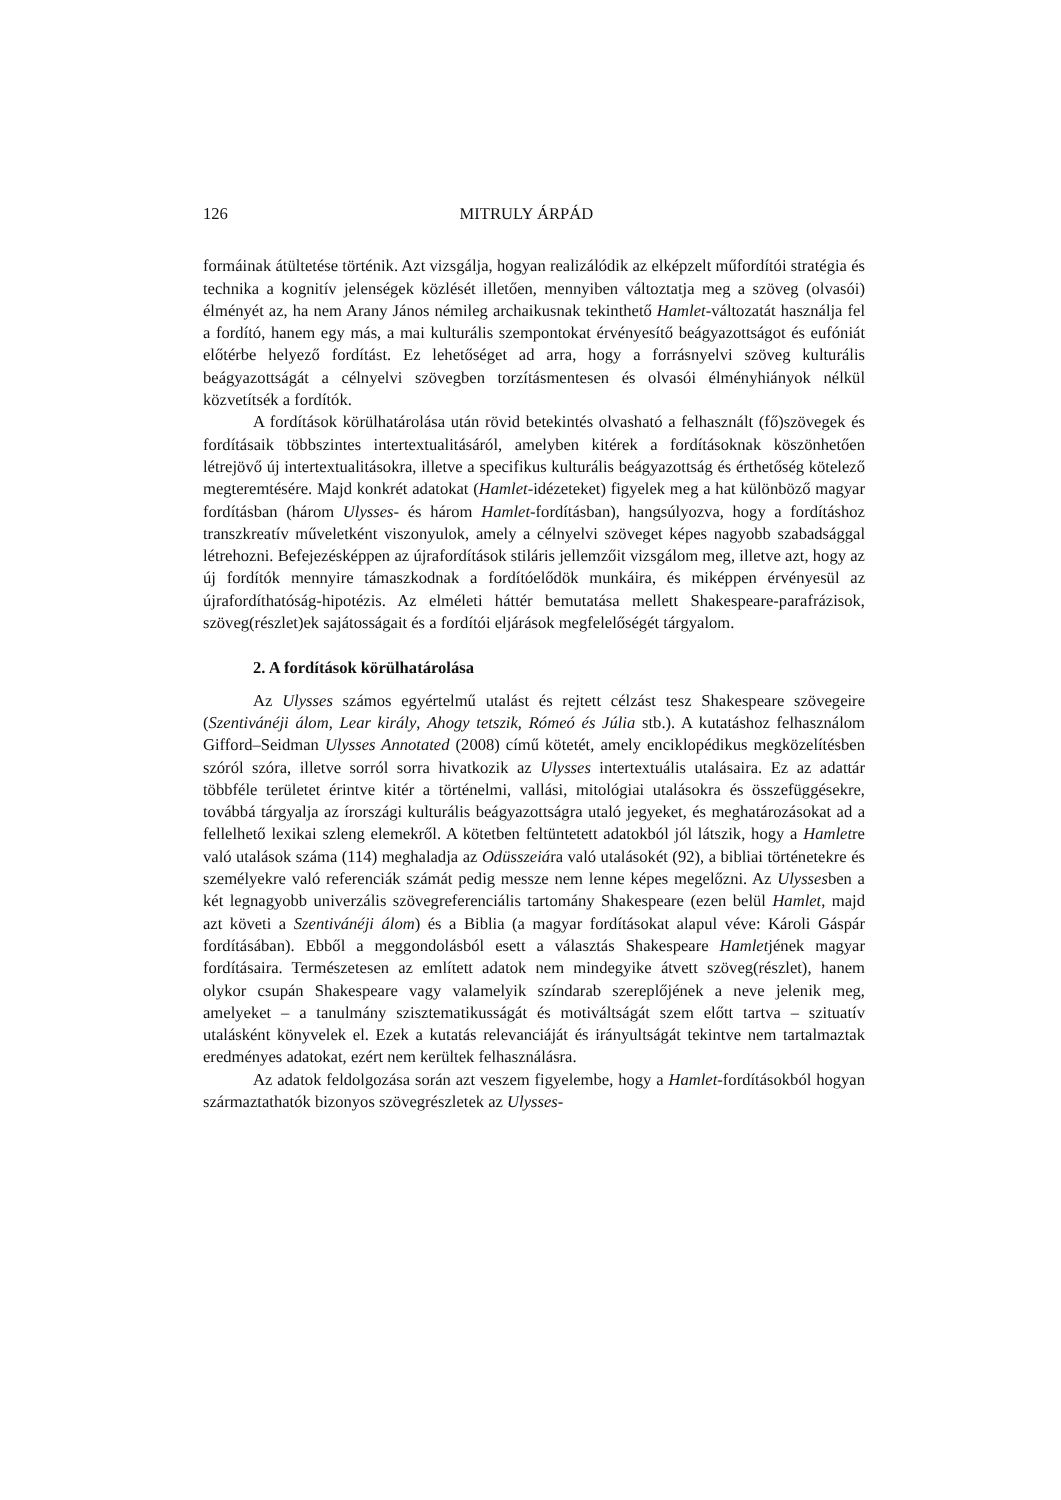126 MITRULY ÁRPÁD
formáinak átültetése történik. Azt vizsgálja, hogyan realizálódik az elképzelt műfordítói stratégia és technika a kognitív jelenségek közlését illetően, mennyiben változtatja meg a szöveg (olvasói) élményét az, ha nem Arany János némileg archaikusnak tekinthető Hamlet-változatát használja fel a fordító, hanem egy más, a mai kulturális szempontokat érvényesítő beágyazottságot és eufóniát előtérbe helyező fordítást. Ez lehetőséget ad arra, hogy a forrásnyelvi szöveg kulturális beágyazottságát a célnyelvi szövegben torzításmentesen és olvasói élményhiányok nélkül közvetítsék a fordítók.
A fordítások körülhatárolása után rövid betekintés olvasható a felhasznált (fő)szövegek és fordításaik többszintes intertextualitásáról, amelyben kitérek a fordításoknak köszönhetően létrejövő új intertextualitásokra, illetve a specifikus kulturális beágyazottság és érthetőség kötelező megteremtésére. Majd konkrét adatokat (Hamlet-idézeteket) figyelek meg a hat különböző magyar fordításban (három Ulysses- és három Hamlet-fordításban), hangsúlyozva, hogy a fordításhoz transzkreatív műveletként viszonyulok, amely a célnyelvi szöveget képes nagyobb szabadsággal létrehozni. Befejezésképpen az újrafordítások stiláris jellemzőit vizsgálom meg, illetve azt, hogy az új fordítók mennyire támaszkodnak a fordítóelődök munkáira, és miképpen érvényesül az újrafordíthatóság-hipotézis. Az elméleti háttér bemutatása mellett Shakespeare-parafrázisok, szöveg(részlet)ek sajátosságait és a fordítói eljárások megfelelőségét tárgyalom.
2. A fordítások körülhatárolása
Az Ulysses számos egyértelmű utalást és rejtett célzást tesz Shakespeare szövegeire (Szentivánéji álom, Lear király, Ahogy tetszik, Rómeó és Júlia stb.). A kutatáshoz felhasználom Gifford–Seidman Ulysses Annotated (2008) című kötetét, amely enciklopédikus megközelítésben szóról szóra, illetve sorról sorra hivatkozik az Ulysses intertextuális utalásaira. Ez az adattár többféle területet érintve kitér a történelmi, vallási, mitológiai utalásokra és összefüggésekre, továbbá tárgyalja az írországi kulturális beágyazottságra utaló jegyeket, és meghatározásokat ad a fellelhető lexikai szleng elemekről. A kötetben feltüntetett adatokból jól látszik, hogy a Hamletre való utalások száma (114) meghaladja az Odüsszeiára való utalásokét (92), a bibliai történetekre és személyekre való referenciák számát pedig messze nem lenne képes megelőzni. Az Ulyssesben a két legnagyobb univerzális szövegreferenciális tartomány Shakespeare (ezen belül Hamlet, majd azt követi a Szentivánéji álom) és a Biblia (a magyar fordításokat alapul véve: Károli Gáspár fordításában). Ebből a meggondolásból esett a választás Shakespeare Hamletjének magyar fordításaira. Természetesen az említett adatok nem mindegyike átvett szöveg(részlet), hanem olykor csupán Shakespeare vagy valamelyik színdarab szereplőjének a neve jelenik meg, amelyeket – a tanulmány szisztematikusságát és motiváltságát szem előtt tartva – szituatív utalásként könyvelek el. Ezek a kutatás relevanciáját és irányultságát tekintve nem tartalmaztak eredményes adatokat, ezért nem kerültek felhasználásra.
Az adatok feldolgozása során azt veszem figyelembe, hogy a Hamlet-fordításokból hogyan származtathatók bizonyos szövegrészletek az Ulysses-